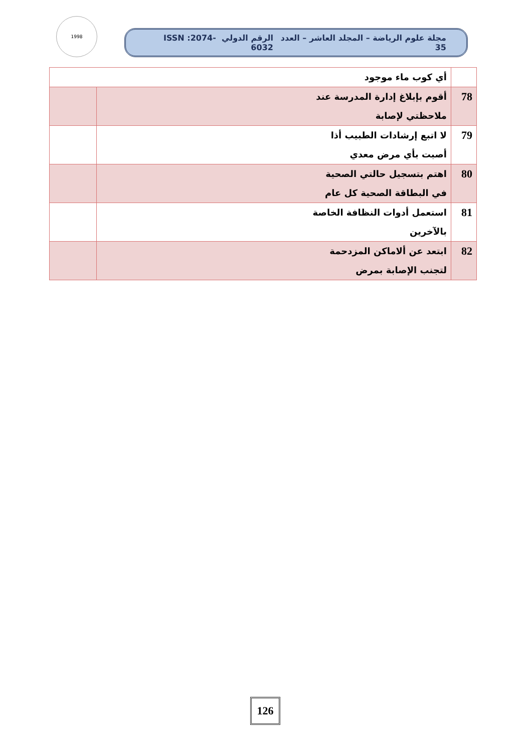1998
مجلة علوم الرياضة – المجلد العاشر – العدد 35 الرقم الدولي ISSN :2074-6032
| | أي كوب ماء موجود | |
| 78 | أقوم بإبلاغ إدارة المدرسة عند ملاحظتي لإصابة | |
| 79 | لا اتبع إرشادات الطبيب أذا أصبت بأي مرض معدي | |
| 80 | اهتم بتسجيل حالتي الصحية في البطاقة الصحية كل عام | |
| 81 | استعمل أدوات النظافة الخاصة بالآخرين | |
| 82 | ابتعد عن ألاماكن المزدحمة لتجنب الإصابة بمرض | |
126